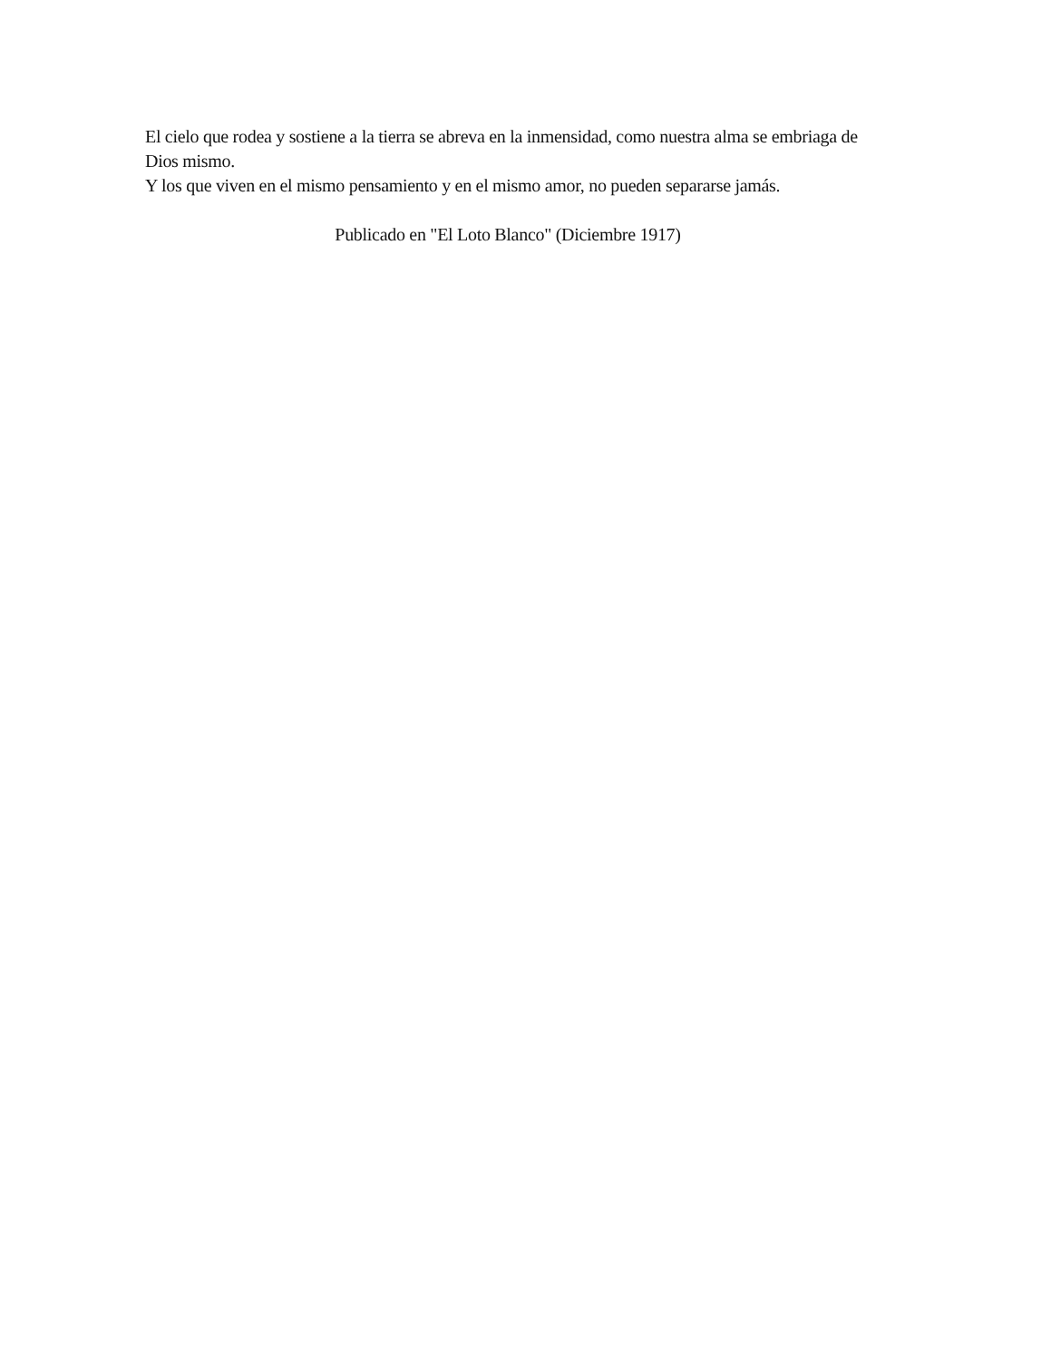El cielo que rodea y sostiene a la tierra se abreva en la inmensidad, como nuestra alma se embriaga de Dios mismo.
Y los que viven en el mismo pensamiento y en el mismo amor, no pueden separarse jamás.
Publicado en "El Loto Blanco" (Diciembre 1917)